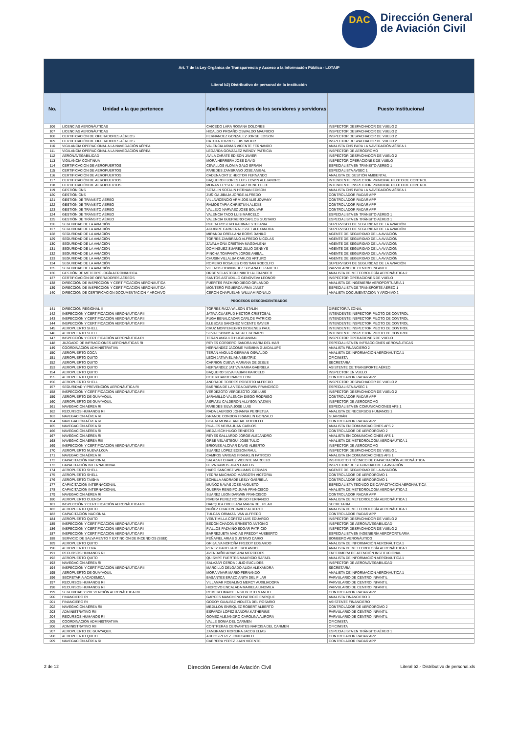DAC
Dirección General
de Aviación Civil
| Art. 7 de la Ley Orgánica de Transparencia y Acceso a la Información Pública - LOTAIP | | | |
| Literal b2) Distributivo de personal de la institución | | | |
| No. | Unidad a la que pertenece | Apellidos y nombres de los servidores y servidoras | Puesto Institucional |
| 106 | LICENCIAS AERONÁUTICAS | CAICEDO LARA ROXANA DOLORES | INSPECTOR DESPACHADOR DE VUELO 2 |
| 107 | LICENCIAS AERONÁUTICAS | HIDALGO PROAÑO OSWALDO MAURICIO | INSPECTOR DESPACHADOR DE VUELO 2 |
| 108 | CERTIFICACIÓN DE OPERADORES AÉREOS | FERNANDEZ GONZALEZ JORGE EDISON | INSPECTOR DESPACHADOR DE VUELO 2 |
| 109 | CERTIFICACIÓN DE OPERADORES AÉREOS | CATOTA TORRES LUIS WILKIR | INSPECTOR DESPACHADOR DE VUELO 2 |
| 110 | VIGILANCIA OPERACIONAL A LA NAVEGACIÓN AÉREA | VALENCIA ARMAS VICENTE FERNANDO | ANALISTA CNS PARA LA NAVEGACIÓN AÉREA 1 |
| 111 | VIGILANCIA OPERACIONAL A LA NAVEGACIÓN AÉREA | LEGARDA GONZALEZ WENDY PATRICIA | INSPECTOR DE AERÓDROMO |
| 112 | AERONAVEGABILIDAD | AVILA ZARATE EDISON JAVIER | INSPECTOR DESPACHADOR DE VUELO 2 |
| 113 | VIGILANCIA CONTINUA | MORA HERRERA JOSE DAVID | INSPECTOR OPERACIONES DE VUELO |
| 114 | CERTIFICACIÓN DE AEROPUERTOS | CEVALLOS ALOMIA GALO EFRAIN | ESPECIALISTA EN TRÁNSITO AÉREO 1 |
| 115 | CERTIFICACIÓN DE AEROPUERTOS | PAREDES ZAMBRANO JOSE ANIBAL | ESPECIALISTA AVSEC 1 |
| 116 | CERTIFICACIÓN DE AEROPUERTOS | CADENA ORTIZ HECTOR FERNANDO | ANALISTA DE GESTIÓN AMBIENTAL |
| 117 | CERTIFICACIÓN DE AEROPUERTOS | BAQUERO FLORES LUIS EDWIN ALEJANDRO | INTENDENTE INSPECTOR PRINCIPAL PILOTO DE CONTROL |
| 118 | CERTIFICACIÓN DE AEROPUERTOS | MORAN LEYSER EDGAR RENE FELIX | INTENDENTE INSPECTOR PRINCIPAL PILOTO DE CONTROL |
| 119 | GESTIÓN CNS | SOTALIN SOTALIN HERNAN EDISON | ANALISTA CNS PARA LA NAVEGACIÓN AÉREA 1 |
| 120 | GESTIÓN CNS | ZUÑIGA JIBAJA JORGE ALFREDO | CONTROLADOR RADAR APP |
| 121 | GESTIÓN DE TRÁNSITO AÉREO | VILLAVICENCIO ARMIJOS ALIS JOWANY | CONTROLADOR RADAR APP |
| 122 | GESTIÓN DE TRÁNSITO AÉREO | RAMOS TAPIA CHRISTIAN ALEXIS | CONTROLADOR RADAR APP |
| 123 | GESTIÓN DE TRÁNSITO AÉREO | VALLEJO NARVAEZ JOSE BOLIVAR | CONTROLADOR RADAR APP |
| 124 | GESTIÓN DE TRÁNSITO AÉREO | VALENCIA TACO LUIS MARCELO | ESPECIALISTA EN TRÁNSITO AÉREO 1 |
| 125 | GESTIÓN DE TRÁNSITO AÉREO | VALENCIA GUERRERO CARLOS GUSTAVO | ESPECIALISTA EN TRÁNSITO AÉREO 1 |
| 126 | SEGURIDAD DE LA AVIACIÓN | RUEDA ROSERO KARINA ESTEFANIA | SUPERVISOR DE SEGURIDAD DE LA AVIACIÓN |
| 127 | SEGURIDAD DE LA AVIACIÓN | AGUIRRE CARRERA LISSET ALEXANDRA | SUPERVISOR DE SEGURIDAD DE LA AVIACIÓN |
| 128 | SEGURIDAD DE LA AVIACIÓN | MIRANDA ORELLANA BORIS DANILO | AGENTE DE SEGURIDAD DE LA AVIACIÓN |
| 129 | SEGURIDAD DE LA AVIACIÓN | TORRES ZAMBRANO ALFREDO NICOLAS | AGENTE DE SEGURIDAD DE LA AVIACIÓN |
| 130 | SEGURIDAD DE LA AVIACIÓN | ZAVALA OÑA CRISTINA MAGDALENA | AGENTE DE SEGURIDAD DE LA AVIACIÓN |
| 131 | SEGURIDAD DE LA AVIACIÓN | DOMINGUEZ SUAREZ JULIO DENNYS | AGENTE DE SEGURIDAD DE LA AVIACIÓN |
| 132 | SEGURIDAD DE LA AVIACIÓN | PINCHA TOAPANTA JORGE ANIBAL | AGENTE DE SEGURIDAD DE LA AVIACIÓN |
| 133 | SEGURIDAD DE LA AVIACIÓN | CHUSIN VILLALBA CARLOS ARTURO | AGENTE DE SEGURIDAD DE LA AVIACIÓN |
| 134 | SEGURIDAD DE LA AVIACIÓN | ROMERO ROSALES CRISTIAN RODOLFO | SUPERVISOR DE SEGURIDAD DE LA AVIACIÓN |
| 135 | SEGURIDAD DE LA AVIACIÓN | VILLACIS DOMINGUEZ SUSANA ELIZABETH | PARVULARIO DE CENTRO INFANTIL |
| 136 | GESTIÓN DE METEOROLOGÍA AERONÁUTICA | ORBE VELASTEGUI NIKITH ALEXANDER | ANALISTA DE METEOROLOGÍA AERONÁUTICA 2 |
| 137 | CERTIFICACIÓN DE OPERADORES AÉREOS | SANTOS ASTUDILLO GENOVEVA LEONOR | INSPECTOR OPERACIONES DE VUELO |
| 138 | DIRECCIÓN DE INSPECCIÓN Y CERTIFICACIÓN AERONÁUTICA | FUERTES PAZMIÑO DIEGO ORLANDO | ANALISTA DE INGENIERÍA AEROPORTUARIA 1 |
| 139 | DIRECCIÓN DE INSPECCIÓN Y CERTIFICACIÓN AERONÁUTICA | MONTERO FIGUEROA IRMA JANET | ESPECIALISTA DE TRANSPORTE AÉREO 1 |
| 140 | DIRECCIÓN DE CERTIFICACIÓN DOCUMENTACIÓN Y ARCHIVO | CERON CHAFUELAN WILLIAM RONALD | ANALISTA DOCUMENTACIÓN Y ARCHIVO 2 |
| PROCESOS DESCONCENTRADOS | | | |
| 141 | DIRECCIÓN REGIONAL II | TORRES RAZA WILSON STALIN | DIRECTOR/A ZONAL |
| 142 | INSPECCIÓN Y CERTIFICACIÓN AERONÁUTICA RII | JATIVA CUASPUD HECTOR CRISTOBAL | INTENDENTE INSPECTOR PILOTO DE CONTROL |
| 143 | INSPECCIÓN Y CERTIFICACIÓN AERONÁUTICA RII | PUGA BENALCAZAR CARLOS PATRICIO | INTENDENTE INSPECTOR PILOTO DE CONTROL |
| 144 | INSPECCIÓN Y CERTIFICACIÓN AERONÁUTICA RII | ILLESCAS SANCHEZ VICENTE XAVIER | INTENDENTE INSPECTOR PILOTO DE CONTROL |
| 145 | AEROPUERTO SHELL | CRUZ MONTENEGRO DIOGENES PAUL | INTENDENTE INSPECTOR PILOTO DE CONTROL |
| 146 | AEROPUERTO SHELL | SILVA ESPINOSA RAFAEL GENARO | INTENDENTE INSPECTOR PILOTO DE CONTROL |
| 147 | INSPECCIÓN Y CERTIFICACIÓN AERONÁUTICA RI | TERAN ANGULO HUGO ANIBAL | INSPECTOR OPERACIONES DE VUELO |
| 148 | JUZGADO DE INFRACCIONES AERONÁUTICAS RI | REYES CORDERO SANDRA MARIA DEL MAR | ESPECIALISTA EN INFRACCIONES AERONÁUTICAS |
| 149 | COORDINACIÓN ADMINISTRATIVA | HERNANDEZ JACOME YASMINA GUADALUPE | ANALISTA FINANCIERO 2 |
| 150 | AEROPUERTO COCA | TERAN ANGULO GERMAN OSWALDO | ANALISTA DE INFORMACIÓN AERONÁUTICA 1 |
| 151 | AEROPUERTO QUITO | LEON JATIVA ELIANA BEATRIZ | OFICINISTA |
| 152 | AEROPUERTO QUITO | CARRION CUEVA MARIANA DE JESUS | SECRETARIA |
| 153 | AEROPUERTO QUITO | HERNANDEZ JATIVA MARIA GABRIELA | ASISTENTE DE TRANSPORTE AÉREO |
| 154 | AEROPUERTO QUITO | BAQUERO SILVA FABIAN MARCELO | INSPECTOR EN VUELO |
| 155 | AEROPUERTO QUITO | COX RICARDO NAPOLEON | CONTROLADOR RADAR APP |
| 156 | AEROPUERTO SHELL | ANDRADE TORRES ROBERTO ALFREDO | INSPECTOR DESPACHADOR DE VUELO 2 |
| 157 | SEGURIDAD Y PREVENCIÓN AERONÁUTICA RI | BARRIGA DE LA VEGA DARWIN FRANCISCO | ESPECIALISTA AVSEC 1 |
| 158 | INSPECCIÓN Y CERTIFICACIÓN AERONÁUTICA RII | VERDEZOTO VERDEZOTO JOE LUIS | INSPECTOR DESPACHADOR DE VUELO 2 |
| 159 | AEROPUERTO DE GUAYAQUIL | JARAMILLO VALENCIA DIEGO RODRIGO | CONTROLADOR RADAR APP |
| 160 | AEROPUERTO DE GUAYAQUIL | ASPIAZU CALDERON ALLYSON YAZMIN | INSPECTOR DE AERÓDROMO |
| 161 | NAVEGACIÓN AÉREA RI | PAREDES SILVA JOSE LUIS | ESPECIALISTA EN COMUNICACIONES AFS 1 |
| 162 | RECURSOS HUMANOS RII | RADA LAURIDO JOHANNA PERPETUA | ANALISTA DE RECURSOS HUMANOS 1 |
| 163 | NAVEGACIÓN AÉREA RI | GRANDE CONDOR FRANKLIN GONZALO | GUARDIÁN |
| 164 | NAVEGACIÓN AÉREA RI | BOADA MONGE ANIBAL RODOLFO | CONTROLADOR RADAR APP |
| 165 | NAVEGACIÓN AÉREA RI | RUALES NEIRA JUAN CARLOS | ANALISTA EN COMUNICACIONES AFS 2 |
| 166 | NAVEGACIÓN AÉREA RI | MEJIA ISCH HUGO ERNESTO | CONTROLADOR DE AERÓDROMO 2 |
| 167 | NAVEGACIÓN AÉREA RI | REYES GALLARDO JORGE ALEJANDRO | ANALISTA EN COMUNICACIONES AFS 1 |
| 168 | NAVEGACIÓN AÉREA RIII | ORBE VELASTEGUI JOSE TULIO | ANALISTA DE METEOROLOGÍA AERONÁUTICA 1 |
| 169 | INSPECCIÓN Y CERTIFICACIÓN AERONÁUTICA RII | BRIONES ALCIVAR DAVID ALBERTO | INSPECTOR DE AERÓDROMO |
| 170 | AEROPUERTO NUEVA LOJA | SUAREZ LOPEZ EDISON RAUL | INSPECTOR DESPACHADOR DE VUELO 1 |
| 171 | NAVEGACIÓN AÉREA RI | CAMPOS VARGAS FRANKLIN PATRICIO | ANALISTA EN COMUNICACIONES AFS 1 |
| 172 | CAPACITACIÓN NACIONAL | SALAZAR CHAVEZ VICENTE MARCELO | INSTRUCTOR TÉCNICO DE CAPACITACIÓN AERONÁUTICA |
| 173 | CAPACITACIÓN INTERNACIONAL | LEIVA RAMOS JUAN CARLOS | INSPECTOR DE SEGURIDAD DE LA AVIACIÓN |
| 174 | AEROPUERTO SHELL | HARO SANCHEZ WILLIAMS GERMAN | AGENTE DE SEGURIDAD DE LA AVIACIÓN |
| 175 | AEROPUERTO SHELL | YEDRA MACHADO MARGOTH VICTORIA | CONTROLADOR DE AERÓDROMO 1 |
| 176 | AEROPUERTO TAISHA | BONILLA ANDRADE LESLY GABRIELA | CONTROLADOR DE AERÓDROMO 1 |
| 177 | CAPACITACIÓN INTERNACIONAL | MUÑOZ NAVAS JOSE AUGUSTO | ESPECIALISTA TÉCNICO DE CAPACITACIÓN AERONÁUTICA |
| 178 | CAPACITACIÓN INTERNACIONAL | GUERRA RENGIFO JUAN FRANCISCO | ANALISTA DE METEOROLOGÍA AERONÁUTICA 2 |
| 179 | NAVEGACIÓN AÉREA RI | SUAREZ LEON DARWIN FRANCISCO | CONTROLADOR RADAR APP |
| 180 | AEROPUERTO CUENCA | RIVERA PEREZ RODRIGO FERNANDO | ANALISTA DE METEOROLOGÍA AERONÁUTICA 1 |
| 181 | INSPECCIÓN Y CERTIFICACIÓN AERONÁUTICA RII | DARQUEA ORELLANA MARIA DEL PILAR | SECRETARIA |
| 182 | AEROPUERTO QUITO | NUÑEZ CHACON JAVIER ALBERTO | ANALISTA DE METEOROLOGÍA AERONÁUTICA 1 |
| 183 | CAPACITACIÓN NACIONAL | TULCAN ORMAZA IVAN ALFREDO | CONTROLADOR RADAR APP |
| 184 | AEROPUERTO QUITO | VEINTIMILLA CORTEZ LUIS EDUARDO | INSPECTOR DESPACHADOR DE VUELO 2 |
| 185 | INSPECCIÓN Y CERTIFICACIÓN AERONÁUTICA RI | BEDON CHACON ERNESTO ANTONIO | INSPECTOR DE AERONAVEGABILIDAD |
| 186 | INSPECCIÓN Y CERTIFICACIÓN AERONÁUTICA RI | FIALLOS PAZMIÑO EDGAR PATRICIO | INSPECTOR DESPACHADOR DE VUELO 2 |
| 187 | INSPECCIÓN Y CERTIFICACIÓN AERONÁUTICA RI | BARREZUETA MACIAS FREDDY AUSBERTO | ESPECIALISTA EN INGENIERÍA AEROPORTUARIA |
| 188 | SERVICIO DE SALVAMENTO Y EXTINCIÓN DE INCENDIOS (SSEI) | PEÑAFIEL ARIAS GUSTAVO DARIO | BOMBERO AERONÁUTICO |
| 189 | AEROPUERTO QUITO | GRIJALVA NOROÑA FREDDY EDGARDO | ANALISTA DE INFORMACIÓN AERONÁUTICA 1 |
| 190 | AEROPUERTO TENA | PEREZ HARO JAIME ROLANDO | ANALISTA DE METEOROLOGÍA AERONÁUTICA 1 |
| 191 | RECURSOS HUMANOS RII | AVENDAÑO ARIAS ANA MERCEDES | ENFERMERA DE ATENCIÓN INSTITUCIONAL |
| 192 | AEROPUERTO QUITO | QUISHPE FUERTES MAURICIO RAFAEL | ANALISTA DE INFORMACIÓN AERONÁUTICA 1 |
| 193 | NAVEGACIÓN AÉREA RI | SALAZAR CERDA JULIO EUCLIDES | INSPECTOR DE AERONAVEGABILIDAD |
| 194 | INSPECCIÓN Y CERTIFICACIÓN AERONÁUTICA RII | MARCILLO DELGADO ALIDA ALEXANDRA | SECRETARIA |
| 195 | AEROPUERTO DE GUAYAQUIL | MORA VIVAR MARIO FERNANDO | ANALISTA DE INFORMACIÓN AERONÁUTICA 1 |
| 196 | SECRETARIA ACADÉMICA | BASANTES ERAZO ANITA DEL PILAR | PARVULARIO DE CENTRO INFANTIL |
| 197 | RECURSOS HUMANOS RII | VILLAMAR ROBALINO MERCY AUXILIADORA | PARVULARIO DE CENTRO INFANTIL |
| 198 | RECURSOS HUMANOS RII | HIDROVO ENCALADA MARIELA LINDMILA | PARVULARIO DE CENTRO INFANTIL |
| 199 | SEGURIDAD Y PREVENCIÓN AERONÁUTICA RII | ROMERO IMAICELA GILBERTO MANUEL | CONTROLADOR RADAR APP |
| 200 | FINANCIERO RI | GARCES MANCHENO PATRICIO ENRIQUE | ANALISTA FINANCIERO 3 |
| 201 | FINANCIERO RI | GODOY GUALPAZ VIOLETA DEL ROSARIO | ASISTENTE FINANCIERO |
| 202 | NAVEGACIÓN AÉREA RII | MEJILLON ENRIQUEZ ROBERT ALBERTO | CONTROLADOR DE AERÓDROMO 2 |
| 203 | ADMINISTRATIVO RII | ESPARZA LOPEZ SANDRA KATHERINE | PARVULARIO DE CENTRO INFANTIL |
| 204 | RECURSOS HUMANOS RII | GOMEZ ALEJANDRO CAROLINA AURORA | PARVULARIO DE CENTRO INFANTIL |
| 205 | COORDINACIÓN ADMINISTRATIVA | VALLE SONIA DEL CARMEN | OFICINISTA |
| 206 | ADMINISTRATIVO RII | CONTRERAS CERVANTES NARCISA DEL CARMEN | OFICINISTA |
| 207 | AEROPUERTO DE GUAYAQUIL | ZAMBRANO MOREIRA JACOB ELIAS | ESPECIALISTA EN TRÁNSITO AÉREO 1 |
| 208 | AEROPUERTO QUITO | ARCOS PEREZ JONI CAMILO | CONTROLADOR RADAR APP |
| 209 | NAVEGACIÓN AÉREA RI | CABRERA YEPEZ JUAN VICENTE | CONTROLADOR RADAR APP |
2 de 12 Dirección General de Aviación Civil Literal b2.- Distributivo de personal.xls